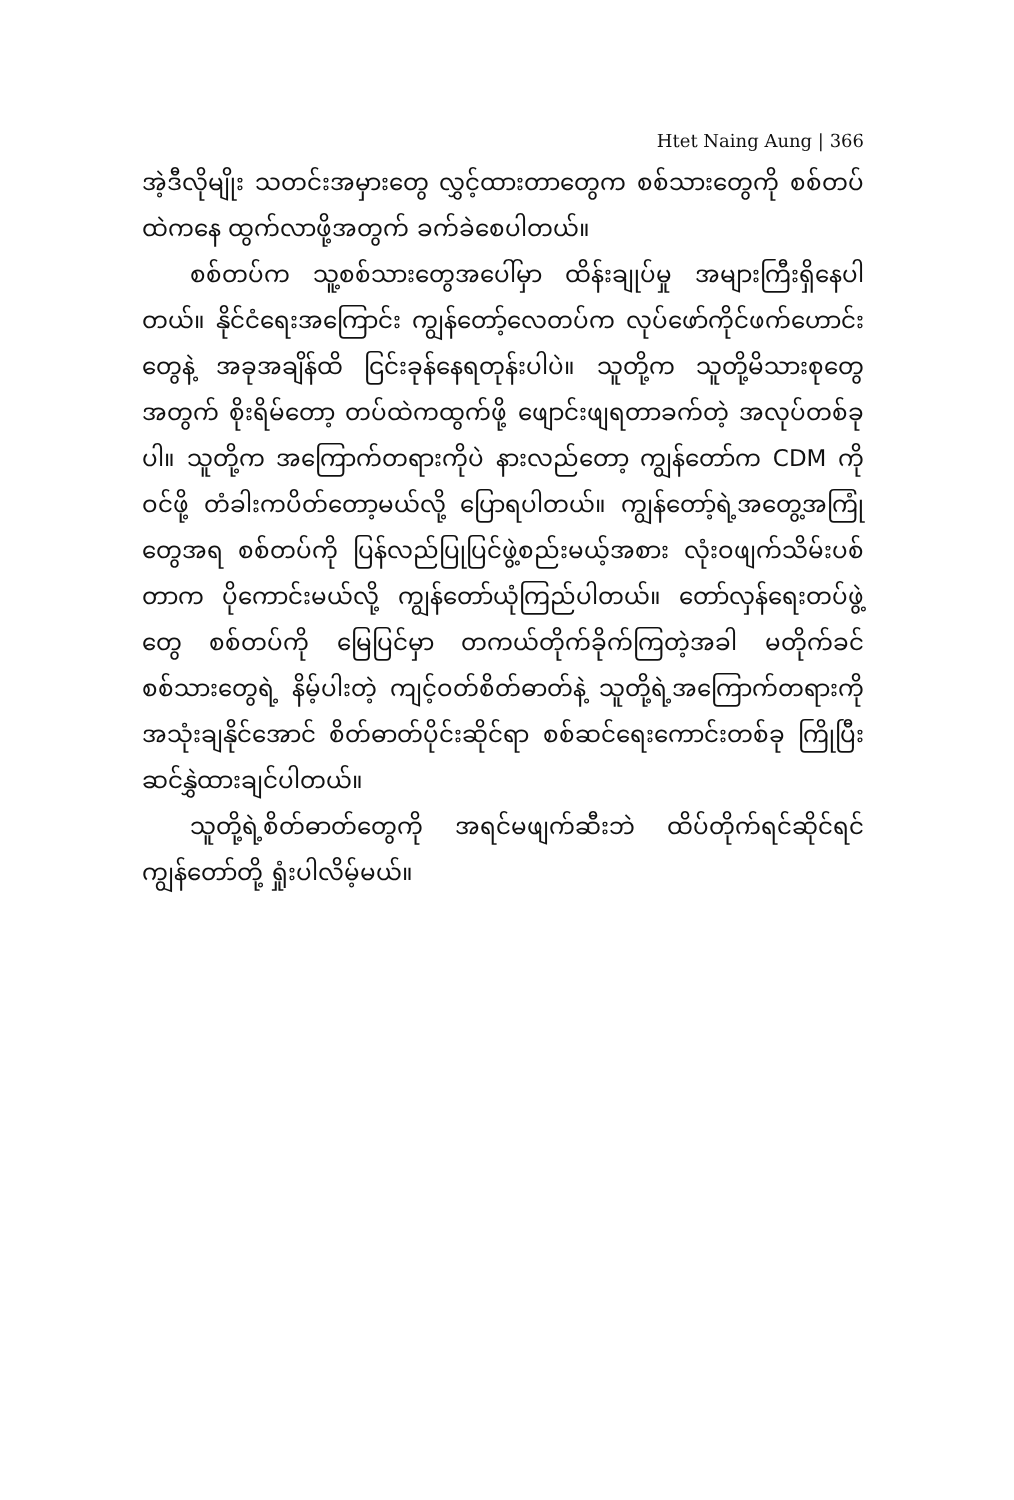Htet Naing Aung | 366
အဲ့ဒီလိုမျိုး သတင်းအမှားတွေ လွှင့်ထားတာတွေက စစ်သားတွေကို စစ်တပ်ထဲကနေ ထွက်လာဖို့အတွက် ခက်ခဲစေပါတယ်။
စစ်တပ်က သူ့စစ်သားတွေအပေါ်မှာ ထိန်းချုပ်မှု အများကြီးရှိနေပါတယ်။ နိုင်ငံရေးအကြောင်း ကျွန်တော့်လေတပ်က လုပ်ဖော်ကိုင်ဖက်ဟောင်းတွေနဲ့ အခုအချိန်ထိ ငြင်းခုန်နေရတုန်းပါပဲ။ သူတို့က သူတို့မိသားစုတွေအတွက် စိုးရိမ်တော့ တပ်ထဲကထွက်ဖို့ ဖျောင်းဖျရတာခက်တဲ့ အလုပ်တစ်ခုပါ။ သူတို့က အကြောက်တရားကိုပဲ နားလည်တော့ ကျွန်တော်က CDM ကိုဝင်ဖို့ တံခါးကပိတ်တော့မယ်လို့ ပြောရပါတယ်။ ကျွန်တော့်ရဲ့အတွေ့အကြုံတွေအရ စစ်တပ်ကို ပြန်လည်ပြုပြင်ဖွဲ့စည်းမယ့်အစား လုံးဝဖျက်သိမ်းပစ်တာက ပိုကောင်းမယ်လို့ ကျွန်တော်ယုံကြည်ပါတယ်။ တော်လှန်ရေးတပ်ဖွဲ့တွေ စစ်တပ်ကို မြေပြင်မှာ တကယ်တိုက်ခိုက်ကြတဲ့အခါ မတိုက်ခင် စစ်သားတွေရဲ့ နိမ့်ပါးတဲ့ ကျင့်ဝတ်စိတ်ဓာတ်နဲ့ သူတို့ရဲ့အကြောက်တရားကို အသုံးချနိုင်အောင် စိတ်ဓာတ်ပိုင်းဆိုင်ရာ စစ်ဆင်ရေးကောင်းတစ်ခု ကြိုပြီး ဆင်နွှဲထားချင်ပါတယ်။
သူတို့ရဲ့စိတ်ဓာတ်တွေကို အရင်မဖျက်ဆီးဘဲ ထိပ်တိုက်ရင်ဆိုင်ရင် ကျွန်တော်တို့ ရှုံးပါလိမ့်မယ်။